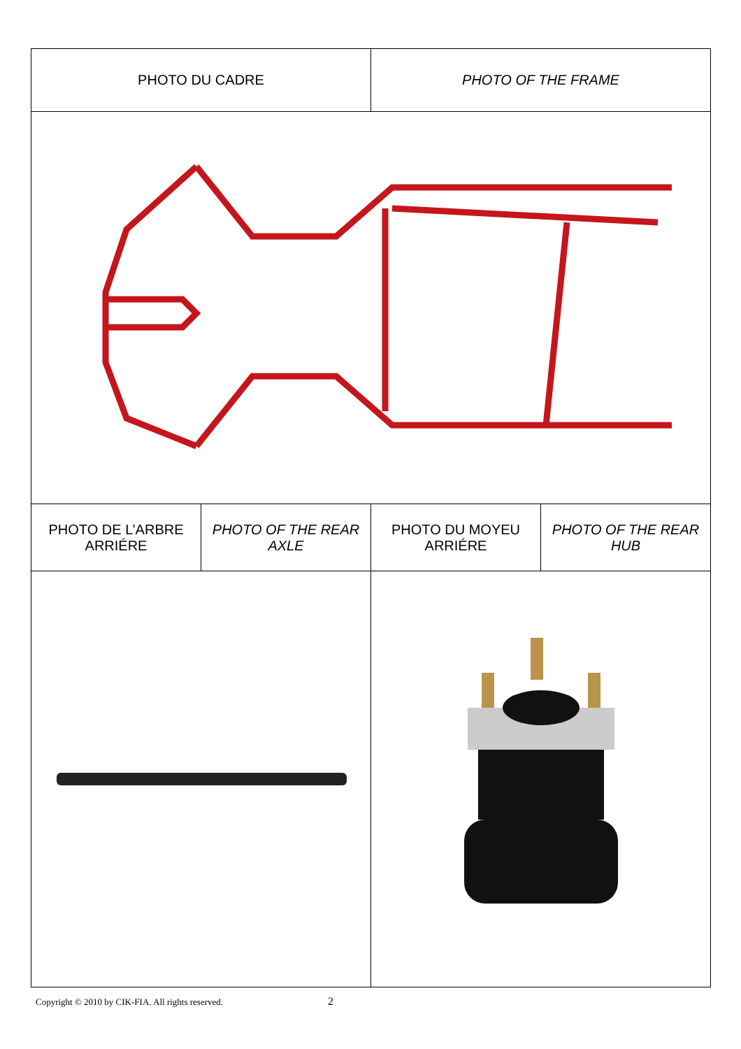| PHOTO DU CADRE | | PHOTO OF THE FRAME | |
| PHOTO DE L’ARBRE ARRIÉRE | PHOTO OF THE REAR AXLE | PHOTO DU MOYEU ARRIÉRE | PHOTO OF THE REAR HUB |
Copyright © 2010 by CIK-FIA. All rights reserved. 2